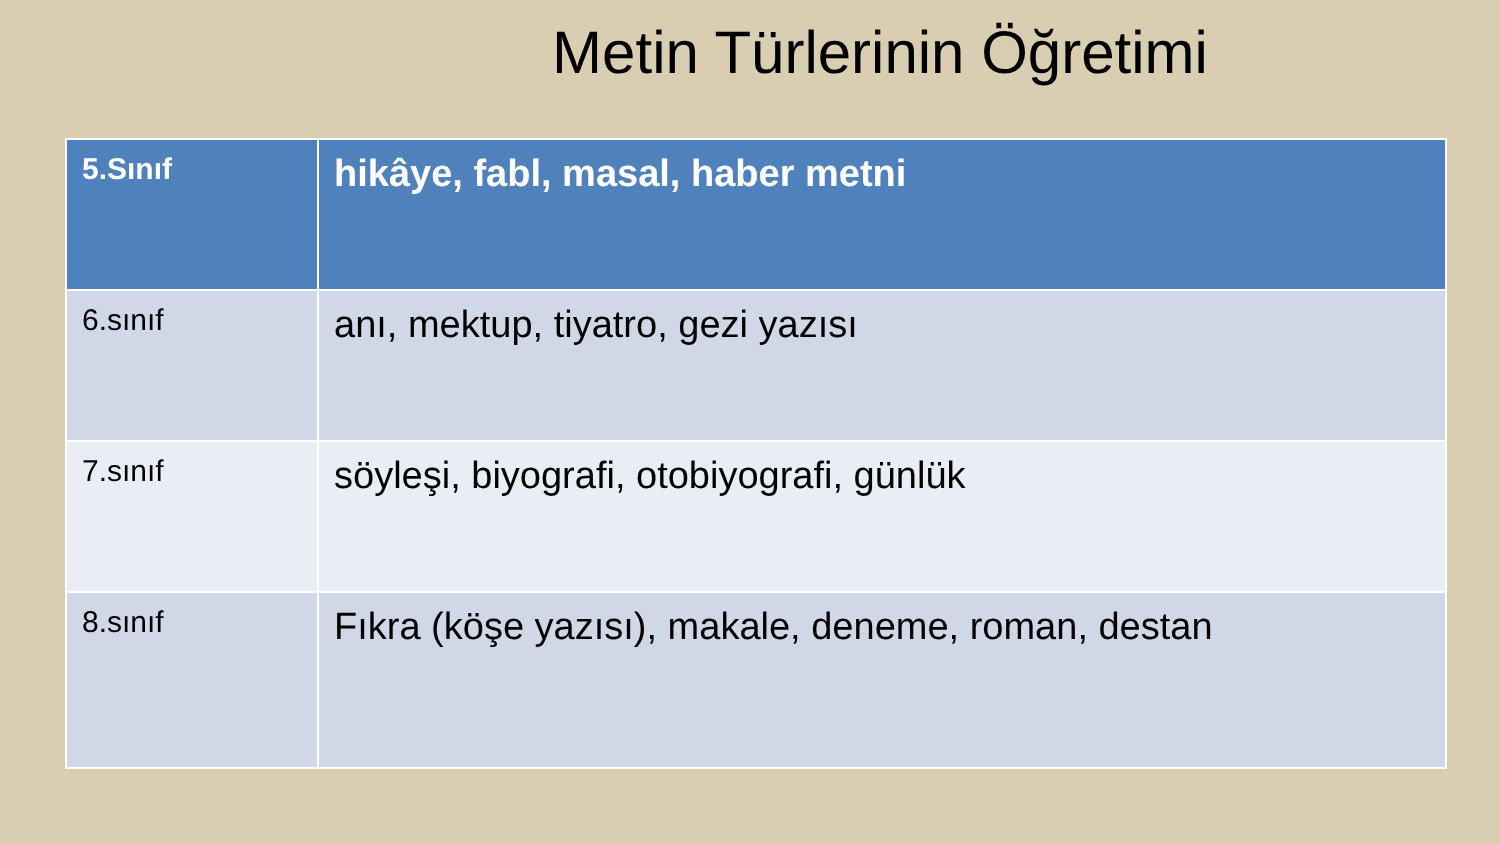Metin Türlerinin Öğretimi
| 5.Sınıf | hikâye, fabl, masal, haber metni |
| 6.sınıf | anı, mektup, tiyatro, gezi yazısı |
| 7.sınıf | söyleşi, biyografi, otobiyografi, günlük |
| 8.sınıf | Fıkra (köşe yazısı), makale, deneme, roman, destan |